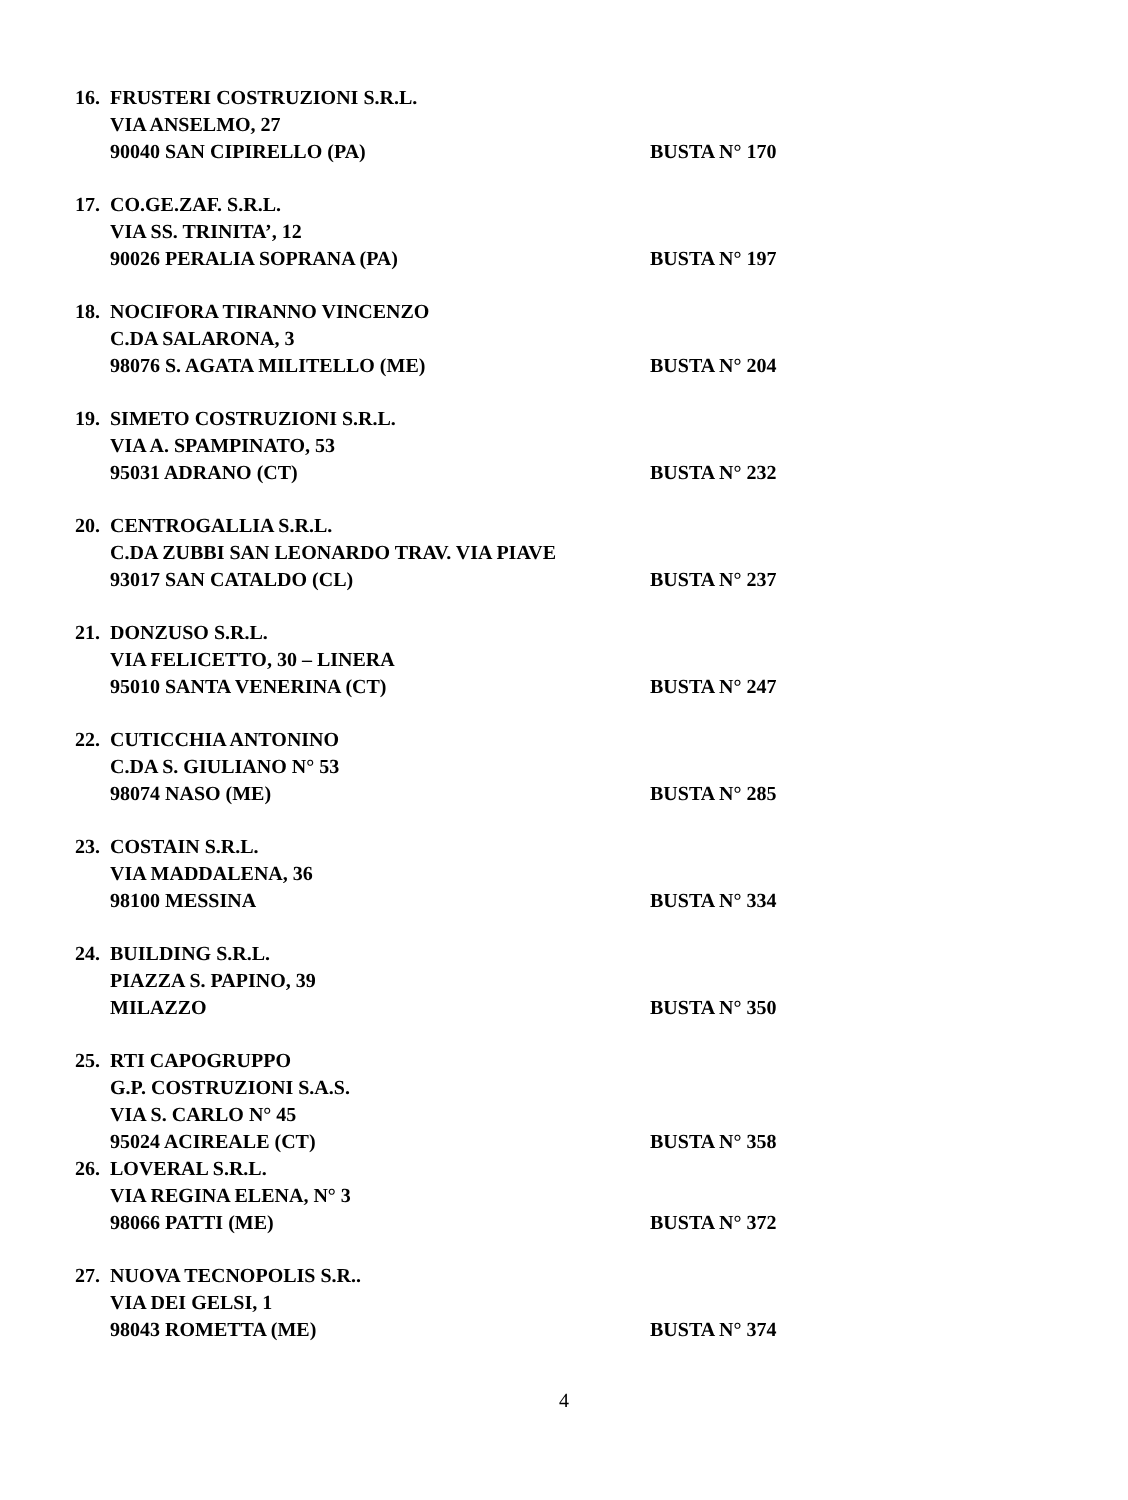16. FRUSTERI COSTRUZIONI S.R.L.
VIA ANSELMO, 27
90040 SAN CIPIRELLO (PA) BUSTA N° 170
17. CO.GE.ZAF. S.R.L.
VIA SS. TRINITA’, 12
90026 PERALIA SOPRANA (PA) BUSTA N° 197
18. NOCIFORA TIRANNO VINCENZO
C.DA SALARONA, 3
98076 S. AGATA MILITELLO (ME) BUSTA N° 204
19. SIMETO COSTRUZIONI S.R.L.
VIA A. SPAMPINATO, 53
95031 ADRANO (CT) BUSTA N° 232
20. CENTROGALLIA S.R.L.
C.DA ZUBBI SAN LEONARDO TRAV. VIA PIAVE
93017 SAN CATALDO (CL) BUSTA N° 237
21. DONZUSO S.R.L.
VIA FELICETTO, 30 – LINERA
95010 SANTA VENERINA (CT) BUSTA N° 247
22. CUTICCHIA ANTONINO
C.DA S. GIULIANO N° 53
98074 NASO (ME) BUSTA N° 285
23. COSTAIN S.R.L.
VIA MADDALENA, 36
98100 MESSINA BUSTA N° 334
24. BUILDING S.R.L.
PIAZZA S. PAPINO, 39
MILAZZO BUSTA N° 350
25. RTI CAPOGRUPPO
G.P. COSTRUZIONI S.A.S.
VIA S. CARLO N° 45
95024 ACIREALE (CT) BUSTA N° 358
26. LOVERAL S.R.L.
VIA REGINA ELENA, N° 3
98066 PATTI (ME) BUSTA N° 372
27. NUOVA TECNOPOLIS S.R..
VIA DEI GELSI, 1
98043 ROMETTA (ME) BUSTA N° 374
4